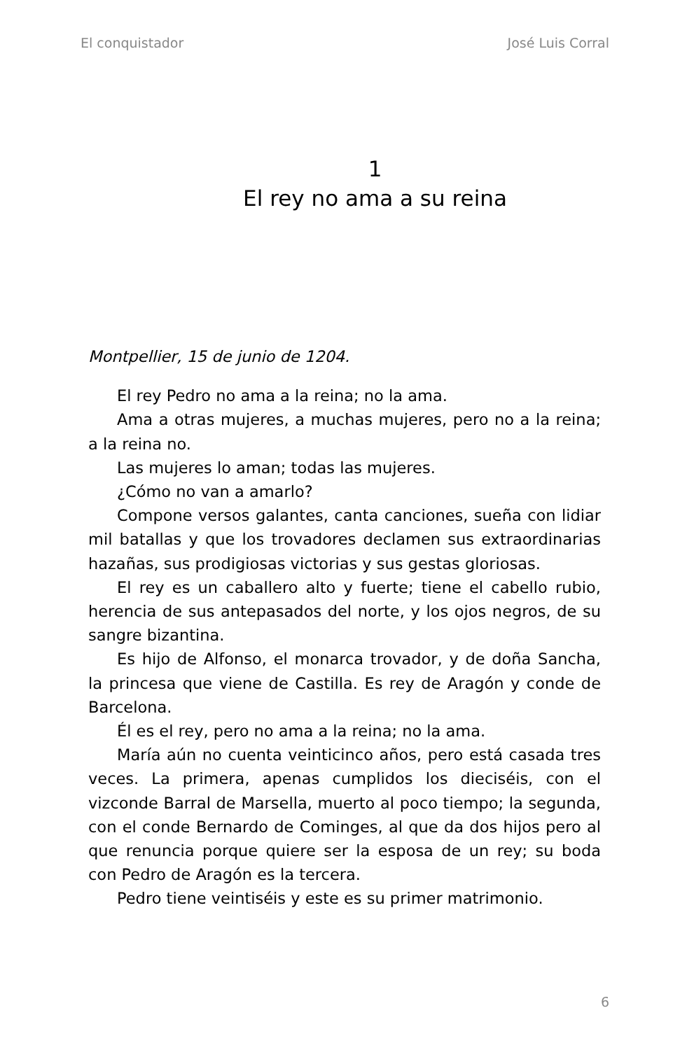El conquistador José Luis Corral
1
El rey no ama a su reina
Montpellier, 15 de junio de 1204.
El rey Pedro no ama a la reina; no la ama.
Ama a otras mujeres, a muchas mujeres, pero no a la reina; a la reina no.
Las mujeres lo aman; todas las mujeres.
¿Cómo no van a amarlo?
Compone versos galantes, canta canciones, sueña con lidiar mil batallas y que los trovadores declamen sus extraordinarias hazañas, sus prodigiosas victorias y sus gestas gloriosas.
El rey es un caballero alto y fuerte; tiene el cabello rubio, herencia de sus antepasados del norte, y los ojos negros, de su sangre bizantina.
Es hijo de Alfonso, el monarca trovador, y de doña Sancha, la princesa que viene de Castilla. Es rey de Aragón y conde de Barcelona.
Él es el rey, pero no ama a la reina; no la ama.
María aún no cuenta veinticinco años, pero está casada tres veces. La primera, apenas cumplidos los dieciséis, con el vizconde Barral de Marsella, muerto al poco tiempo; la segunda, con el conde Bernardo de Cominges, al que da dos hijos pero al que renuncia porque quiere ser la esposa de un rey; su boda con Pedro de Aragón es la tercera.
Pedro tiene veintiséis y este es su primer matrimonio.
6